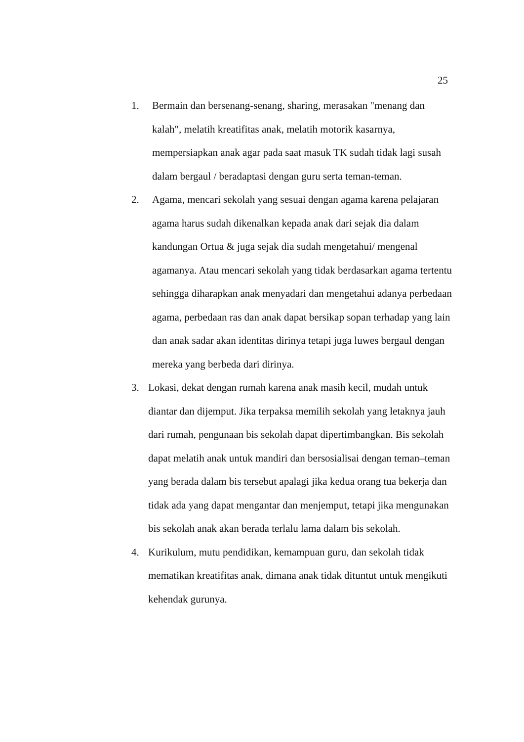25
1. Bermain dan bersenang-senang, sharing, merasakan "menang dan kalah", melatih kreatifitas anak, melatih motorik kasarnya, mempersiapkan anak agar pada saat masuk TK sudah tidak lagi susah dalam bergaul / beradaptasi dengan guru serta teman-teman.
2. Agama, mencari sekolah yang sesuai dengan agama karena pelajaran agama harus sudah dikenalkan kepada anak dari sejak dia dalam kandungan Ortua & juga sejak dia sudah mengetahui/ mengenal agamanya. Atau mencari sekolah yang tidak berdasarkan agama tertentu sehingga diharapkan anak menyadari dan mengetahui adanya perbedaan agama, perbedaan ras dan anak dapat bersikap sopan terhadap yang lain dan anak sadar akan identitas dirinya tetapi juga luwes bergaul dengan mereka yang berbeda dari dirinya.
3. Lokasi, dekat dengan rumah karena anak masih kecil, mudah untuk diantar dan dijemput. Jika terpaksa memilih sekolah yang letaknya jauh dari rumah, pengunaan bis sekolah dapat dipertimbangkan. Bis sekolah dapat melatih anak untuk mandiri dan bersosialisai dengan teman–teman yang berada dalam bis tersebut apalagi jika kedua orang tua bekerja dan tidak ada yang dapat mengantar dan menjemput, tetapi jika mengunakan bis sekolah anak akan berada terlalu lama dalam bis sekolah.
4. Kurikulum, mutu pendidikan, kemampuan guru, dan sekolah tidak mematikan kreatifitas anak, dimana anak tidak dituntut untuk mengikuti kehendak gurunya.